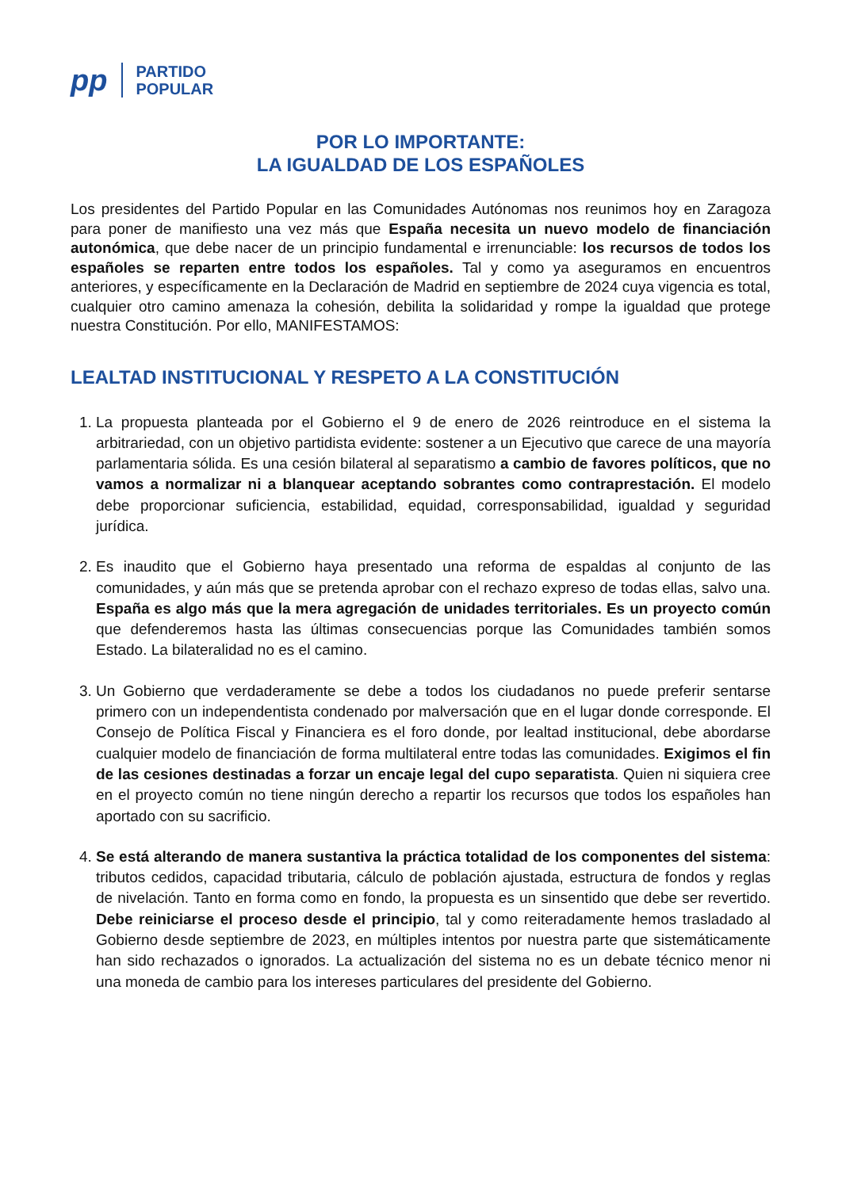pp PARTIDO
POPULAR
POR LO IMPORTANTE:
LA IGUALDAD DE LOS ESPAÑOLES
Los presidentes del Partido Popular en las Comunidades Autónomas nos reunimos hoy en Zaragoza para poner de manifiesto una vez más que España necesita un nuevo modelo de financiación autonómica, que debe nacer de un principio fundamental e irrenunciable: los recursos de todos los españoles se reparten entre todos los españoles. Tal y como ya aseguramos en encuentros anteriores, y específicamente en la Declaración de Madrid en septiembre de 2024 cuya vigencia es total, cualquier otro camino amenaza la cohesión, debilita la solidaridad y rompe la igualdad que protege nuestra Constitución. Por ello, MANIFESTAMOS:
LEALTAD INSTITUCIONAL Y RESPETO A LA CONSTITUCIÓN
1. La propuesta planteada por el Gobierno el 9 de enero de 2026 reintroduce en el sistema la arbitrariedad, con un objetivo partidista evidente: sostener a un Ejecutivo que carece de una mayoría parlamentaria sólida. Es una cesión bilateral al separatismo a cambio de favores políticos, que no vamos a normalizar ni a blanquear aceptando sobrantes como contraprestación. El modelo debe proporcionar suficiencia, estabilidad, equidad, corresponsabilidad, igualdad y seguridad jurídica.
2. Es inaudito que el Gobierno haya presentado una reforma de espaldas al conjunto de las comunidades, y aún más que se pretenda aprobar con el rechazo expreso de todas ellas, salvo una. España es algo más que la mera agregación de unidades territoriales. Es un proyecto común que defenderemos hasta las últimas consecuencias porque las Comunidades también somos Estado. La bilateralidad no es el camino.
3. Un Gobierno que verdaderamente se debe a todos los ciudadanos no puede preferir sentarse primero con un independentista condenado por malversación que en el lugar donde corresponde. El Consejo de Política Fiscal y Financiera es el foro donde, por lealtad institucional, debe abordarse cualquier modelo de financiación de forma multilateral entre todas las comunidades. Exigimos el fin de las cesiones destinadas a forzar un encaje legal del cupo separatista. Quien ni siquiera cree en el proyecto común no tiene ningún derecho a repartir los recursos que todos los españoles han aportado con su sacrificio.
4. Se está alterando de manera sustantiva la práctica totalidad de los componentes del sistema: tributos cedidos, capacidad tributaria, cálculo de población ajustada, estructura de fondos y reglas de nivelación. Tanto en forma como en fondo, la propuesta es un sinsentido que debe ser revertido. Debe reiniciarse el proceso desde el principio, tal y como reiteradamente hemos trasladado al Gobierno desde septiembre de 2023, en múltiples intentos por nuestra parte que sistemáticamente han sido rechazados o ignorados. La actualización del sistema no es un debate técnico menor ni una moneda de cambio para los intereses particulares del presidente del Gobierno.